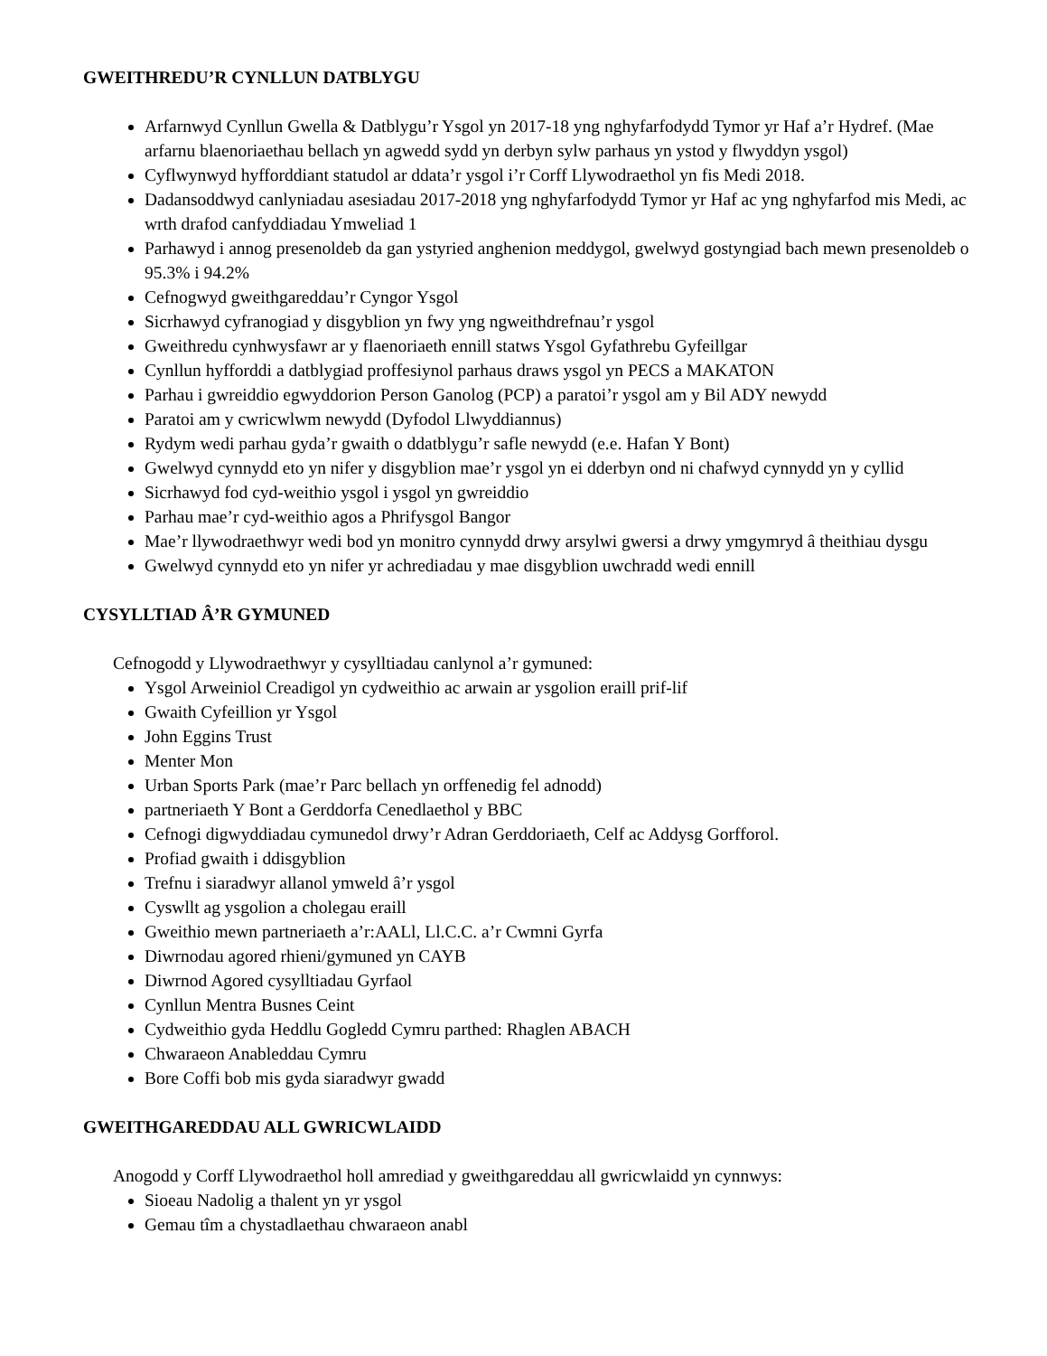GWEITHREDU’R CYNLLUN DATBLYGU
Arfarnwyd Cynllun Gwella & Datblygu’r Ysgol yn 2017-18 yng nghyfarfodydd Tymor yr Haf a’r Hydref. (Mae arfarnu blaenoriaethau bellach yn agwedd sydd yn derbyn sylw parhaus yn ystod y flwyddyn ysgol)
Cyflwynwyd hyfforddiant statudol ar ddata’r ysgol i’r Corff Llywodraethol yn fis Medi 2018.
Dadansoddwyd canlyniadau asesiadau 2017-2018 yng nghyfarfodydd Tymor yr Haf ac yng nghyfarfod mis Medi, ac wrth drafod canfyddiadau Ymweliad 1
Parhawyd i annog presenoldeb da gan ystyried anghenion meddygol, gwelwyd gostyngiad bach mewn presenoldeb o 95.3% i 94.2%
Cefnogwyd gweithgareddau’r Cyngor Ysgol
Sicrhawyd cyfranogiad y disgyblion yn fwy yng ngweithdrefnau’r ysgol
Gweithredu cynhwysfawr ar y flaenoriaeth ennill statws Ysgol Gyfathrebu Gyfeillgar
Cynllun hyfforddi a datblygiad proffesiynol parhaus draws ysgol yn PECS a MAKATON
Parhau i gwreiddio egwyddorion Person Ganolog (PCP) a paratoi’r ysgol am y Bil ADY newydd
Paratoi am y cwricwlwm newydd (Dyfodol Llwyddiannus)
Rydym wedi parhau gyda’r gwaith o ddatblygu’r safle newydd (e.e. Hafan Y Bont)
Gwelwyd cynnydd eto yn nifer y disgyblion mae’r ysgol yn ei dderbyn ond ni chafwyd cynnydd yn y cyllid
Sicrhawyd fod cyd-weithio ysgol i ysgol yn gwreiddio
Parhau mae’r cyd-weithio agos a Phrifysgol Bangor
Mae’r llywodraethwyr wedi bod yn monitro cynnydd drwy arsylwi gwersi a drwy ymgymryd â theithiau dysgu
Gwelwyd cynnydd eto yn nifer yr achrediadau y mae disgyblion uwchradd wedi ennill
CYSYLLTIAD Â’R GYMUNED
Cefnogodd y Llywodraethwyr y cysylltiadau canlynol a’r gymuned:
Ysgol Arweiniol Creadigol yn cydweithio ac arwain ar ysgolion eraill prif-lif
Gwaith Cyfeillion yr Ysgol
John Eggins Trust
Menter Mon
Urban Sports Park (mae’r Parc bellach yn orffenedig fel adnodd)
partneriaeth Y Bont a Gerddorfa Cenedlaethol y BBC
Cefnogi digwyddiadau cymunedol drwy’r Adran Gerddoriaeth, Celf ac Addysg Gorfforol.
Profiad gwaith i ddisgyblion
Trefnu i siaradwyr allanol ymweld â’r ysgol
Cyswllt ag ysgolion a cholegau eraill
Gweithio mewn partneriaeth a’r:AALl, Ll.C.C. a’r Cwmni Gyrfa
Diwrnodau agored rhieni/gymuned yn CAYB
Diwrnod Agored cysylltiadau Gyrfaol
Cynllun Mentra Busnes Ceint
Cydweithio gyda Heddlu Gogledd Cymru parthed: Rhaglen ABACH
Chwaraeon Anableddau Cymru
Bore Coffi bob mis gyda siaradwyr gwadd
GWEITHGAREDDAU ALL GWRICWLAIDD
Anogodd y Corff Llywodraethol holl amrediad y gweithgareddau all gwricwlaidd yn cynnwys:
Sioeau Nadolig a thalent yn yr ysgol
Gemau tîm a chystadlaethau chwaraeon anabl